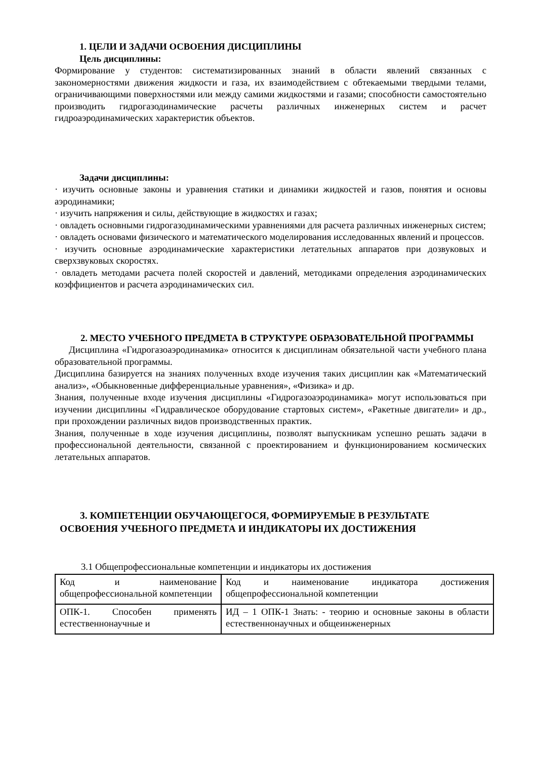1. ЦЕЛИ И ЗАДАЧИ ОСВОЕНИЯ ДИСЦИПЛИНЫ
Цель дисциплины:
Формирование у студентов: систематизированных знаний в области явлений связанных с закономерностями движения жидкости и газа, их взаимодействием с обтекаемыми твердыми телами, ограничивающими поверхностями или между самими жидкостями и газами; способности самостоятельно производить гидрогазодинамические расчеты различных инженерных систем и расчет гидроаэродинамических характеристик объектов.
Задачи дисциплины:
· изучить основные законы и уравнения статики и динамики жидкостей и газов, понятия и основы аэродинамики;
· изучить напряжения и силы, действующие в жидкостях и газах;
· овладеть основными гидрогазодинамическими уравнениями для расчета различных инженерных систем;
· овладеть основами физического и математического моделирования исследованных явлений и процессов.
· изучить основные аэродинамические характеристики летательных аппаратов при дозвуковых и сверхзвуковых скоростях.
· овладеть методами расчета полей скоростей и давлений, методиками определения аэродинамических коэффициентов и расчета аэродинамических сил.
2. МЕСТО УЧЕБНОГО ПРЕДМЕТА В СТРУКТУРЕ ОБРАЗОВАТЕЛЬНОЙ ПРОГРАММЫ
Дисциплина «Гидрогазоаэродинамика» относится к дисциплинам обязательной части учебного плана образовательной программы.
Дисциплина базируется на знаниях полученных входе изучения таких дисциплин как «Математический анализ», «Обыкновенные дифференциальные уравнения», «Физика» и др.
Знания, полученные входе изучения дисциплины «Гидрогазоаэродинамика» могут использоваться при изучении дисциплины «Гидравлическое оборудование стартовых систем», «Ракетные двигатели» и др., при прохождении различных видов производственных практик.
Знания, полученные в ходе изучения дисциплины, позволят выпускникам успешно решать задачи в профессиональной деятельности, связанной с проектированием и функционированием космических летательных аппаратов.
3. КОМПЕТЕНЦИИ ОБУЧАЮЩЕГОСЯ, ФОРМИРУЕМЫЕ В РЕЗУЛЬТАТЕ ОСВОЕНИЯ УЧЕБНОГО ПРЕДМЕТА И ИНДИКАТОРЫ ИХ ДОСТИЖЕНИЯ
3.1 Общепрофессиональные компетенции и индикаторы их достижения
| Код и наименование общепрофессиональной компетенции | Код и наименование индикатора достижения общепрофессиональной компетенции |
| ОПК-1. Способен применять естественнонаучные и | ИД – 1 ОПК-1 Знать: - теорию и основные законы в области естественнонаучных и общеинженерных |